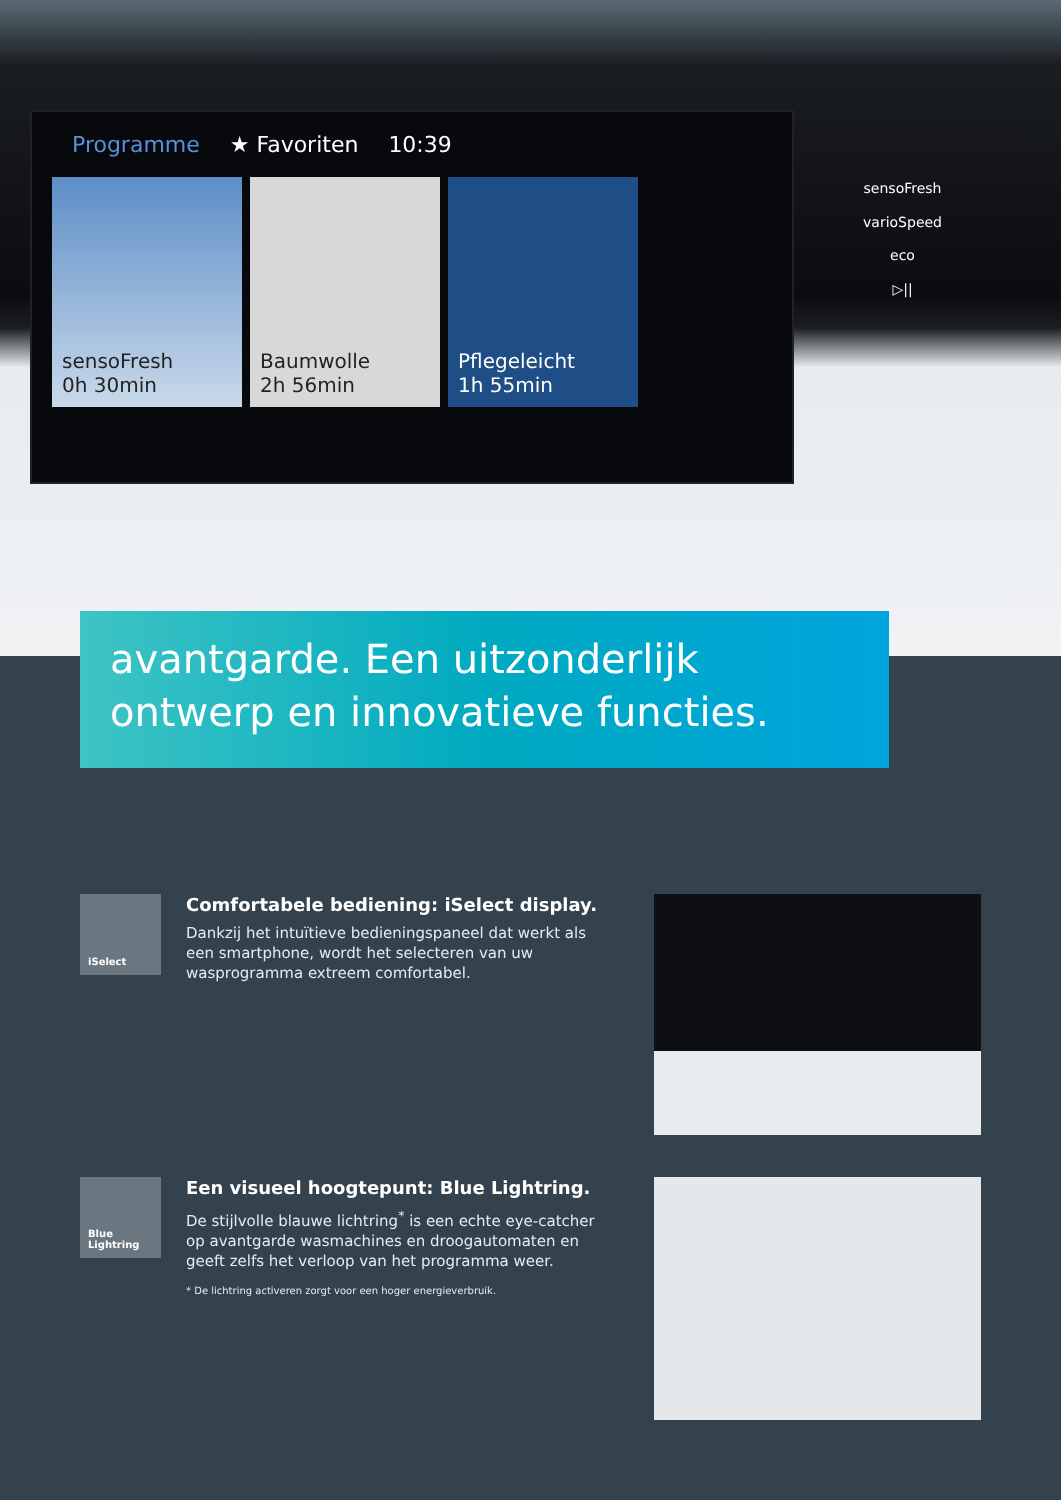Programme ★ Favoriten 10:39
sensoFresh
0h 30min
Baumwolle
2h 56min
Pflegeleicht
1h 55min
sensoFresh
varioSpeed
eco
▷||
avantgarde. Een uitzonderlijk ontwerp en innovatieve functies.
iSelect
Comfortabele bediening: iSelect display.
Dankzij het intuïtieve bedieningspaneel dat werkt als een smartphone, wordt het selecteren van uw wasprogramma extreem comfortabel.
Blue Lightring
Een visueel hoogtepunt: Blue Lightring.
De stijlvolle blauwe lichtring<sup>*</sup> is een echte eye-catcher op avantgarde wasmachines en droogautomaten en geeft zelfs het verloop van het programma weer.
* De lichtring activeren zorgt voor een hoger energieverbruik.